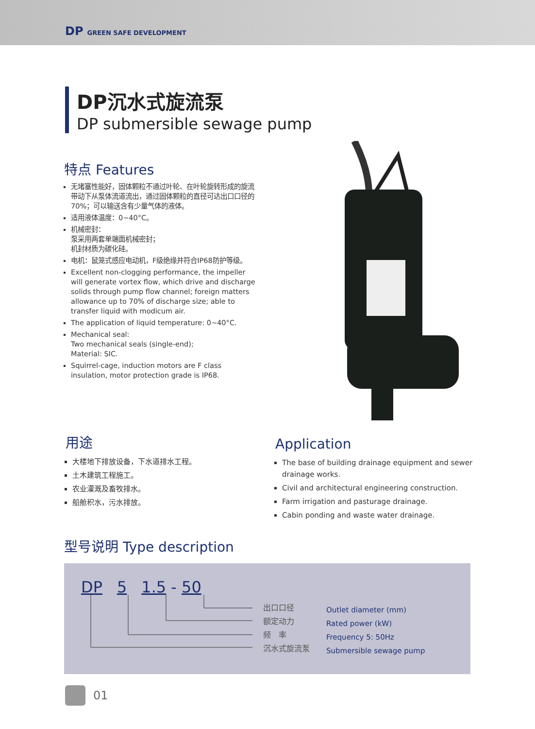DP GREEN SAFE DEVELOPMENT
DP沉水式旋流泵
DP submersible sewage pump
特点 Features
无堵塞性能好，固体颗粒不通过叶轮、在叶轮旋转形成的旋流带动下从泵体流道流出，通过固体颗粒的直径可达出口口径的70%；可以输送含有少量气体的液体。
适用液体温度：0~40°C。
机械密封：
泵采用两套单端面机械密封；
机封材质为碳化硅。
电机：鼠笼式感应电动机，F级绝缘并符合IP68防护等级。
Excellent non-clogging performance, the impeller will generate vortex flow, which drive and discharge solids through pump flow channel; foreign matters allowance up to 70% of discharge size; able to transfer liquid with modicum air.
The application of liquid temperature: 0~40°C.
Mechanical seal:
Two mechanical seals (single-end);
Material: SIC.
Squirrel-cage, induction motors are F class insulation, motor protection grade is IP68.
用途
大楼地下排放设备，下水道排水工程。
土木建筑工程施工。
农业灌溉及畜牧排水。
船舱积水，污水排放。
Application
The base of building drainage equipment and sewer drainage works.
Civil and architectural engineering construction.
Farm irrigation and pasturage drainage.
Cabin ponding and waste water drainage.
型号说明 Type description
DP 5 1.5 - 50
出口口径
额定动力
频　率
沉水式旋流泵
Outlet diameter (mm)
Rated power (kW)
Frequency 5: 50Hz
Submersible sewage pump
01